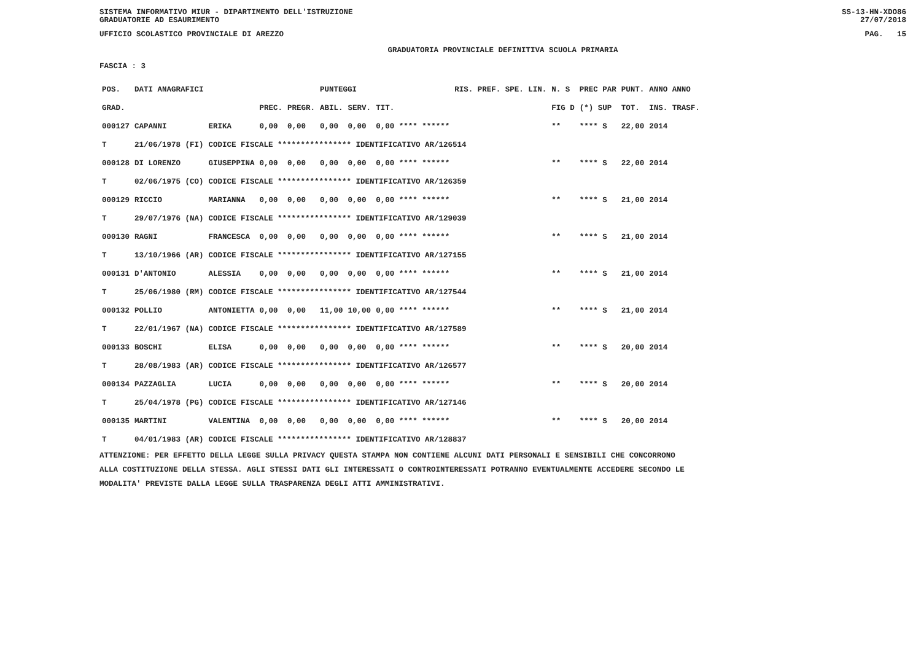SISTEMA INFORMATIVO MIUR - DIPARTIMENTO DELL'ISTRUZIONE
GRADUATORIE AD ESAURIMENTO SS-13-HN-XDO86
27/07/2018
UFFICIO SCOLASTICO PROVINCIALE DI AREZZO PAG. 15
GRADUATORIA PROVINCIALE DEFINITIVA SCUOLA PRIMARIA
FASCIA : 3
| POS. | DATI ANAGRAFICI | | | | PUNTEGGI | | | RIS. PREF. SPE. LIN. | | N. S | PREC PAR | PUNT. | ANNO ANNO |
| --- | --- | --- | --- | --- | --- | --- | --- | --- | --- | --- | --- | --- | --- |
| GRAD. | | | PREC. | PREGR. | ABIL. | SERV. | TIT. | | | FIG D | (*) SUP | TOT. | INS. TRASF. |
| 000127 | CAPANNI | ERIKA | 0,00 | 0,00 | 0,00 | 0,00 | 0,00 **** ****** | | | ** | **** S | 22,00 | 2014 |
| T | 21/06/1978 (FI) | CODICE FISCALE **************** IDENTIFICATIVO AR/126514 | | | | | | | | | | | |
| 000128 | DI LORENZO | GIUSEPPINA | 0,00 | 0,00 | 0,00 | 0,00 | 0,00 **** ****** | | | ** | **** S | 22,00 | 2014 |
| T | 02/06/1975 (CO) | CODICE FISCALE **************** IDENTIFICATIVO AR/126359 | | | | | | | | | | | |
| 000129 | RICCIO | MARIANNA | 0,00 | 0,00 | 0,00 | 0,00 | 0,00 **** ****** | | | ** | **** S | 21,00 | 2014 |
| T | 29/07/1976 (NA) | CODICE FISCALE **************** IDENTIFICATIVO AR/129039 | | | | | | | | | | | |
| 000130 | RAGNI | FRANCESCA | 0,00 | 0,00 | 0,00 | 0,00 | 0,00 **** ****** | | | ** | **** S | 21,00 | 2014 |
| T | 13/10/1966 (AR) | CODICE FISCALE **************** IDENTIFICATIVO AR/127155 | | | | | | | | | | | |
| 000131 | D'ANTONIO | ALESSIA | 0,00 | 0,00 | 0,00 | 0,00 | 0,00 **** ****** | | | ** | **** S | 21,00 | 2014 |
| T | 25/06/1980 (RM) | CODICE FISCALE **************** IDENTIFICATIVO AR/127544 | | | | | | | | | | | |
| 000132 | POLLIO | ANTONIETTA | 0,00 | 0,00 | 11,00 | 10,00 | 0,00 **** ****** | | | ** | **** S | 21,00 | 2014 |
| T | 22/01/1967 (NA) | CODICE FISCALE **************** IDENTIFICATIVO AR/127589 | | | | | | | | | | | |
| 000133 | BOSCHI | ELISA | 0,00 | 0,00 | 0,00 | 0,00 | 0,00 **** ****** | | | ** | **** S | 20,00 | 2014 |
| T | 28/08/1983 (AR) | CODICE FISCALE **************** IDENTIFICATIVO AR/126577 | | | | | | | | | | | |
| 000134 | PAZZAGLIA | LUCIA | 0,00 | 0,00 | 0,00 | 0,00 | 0,00 **** ****** | | | ** | **** S | 20,00 | 2014 |
| T | 25/04/1978 (PG) | CODICE FISCALE **************** IDENTIFICATIVO AR/127146 | | | | | | | | | | | |
| 000135 | MARTINI | VALENTINA | 0,00 | 0,00 | 0,00 | 0,00 | 0,00 **** ****** | | | ** | **** S | 20,00 | 2014 |
| T | 04/01/1983 (AR) | CODICE FISCALE **************** IDENTIFICATIVO AR/128837 | | | | | | | | | | | |
ATTENZIONE: PER EFFETTO DELLA LEGGE SULLA PRIVACY QUESTA STAMPA NON CONTIENE ALCUNI DATI PERSONALI E SENSIBILI CHE CONCORRONO
ALLA COSTITUZIONE DELLA STESSA. AGLI STESSI DATI GLI INTERESSATI O CONTROINTERESSATI POTRANNO EVENTUALMENTE ACCEDERE SECONDO LE
MODALITA' PREVISTE DALLA LEGGE SULLA TRASPARENZA DEGLI ATTI AMMINISTRATIVI.